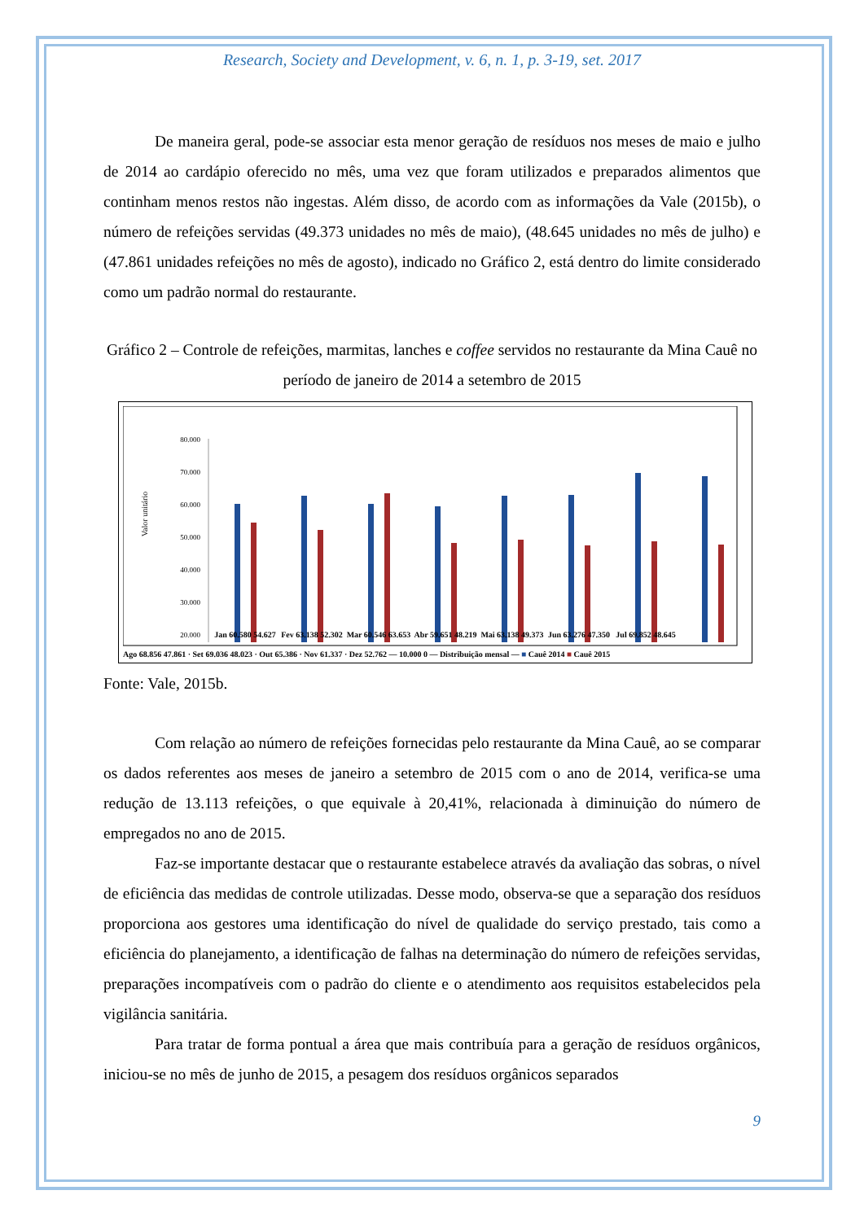Research, Society and Development, v. 6, n. 1, p. 3-19, set. 2017
De maneira geral, pode-se associar esta menor geração de resíduos nos meses de maio e julho de 2014 ao cardápio oferecido no mês, uma vez que foram utilizados e preparados alimentos que continham menos restos não ingestas. Além disso, de acordo com as informações da Vale (2015b), o número de refeições servidas (49.373 unidades no mês de maio), (48.645 unidades no mês de julho) e (47.861 unidades refeições no mês de agosto), indicado no Gráfico 2, está dentro do limite considerado como um padrão normal do restaurante.
Gráfico 2 – Controle de refeições, marmitas, lanches e coffee servidos no restaurante da Mina Cauê no período de janeiro de 2014 a setembro de 2015
Valor unitário
80.000
70.000
60.000
50.000
40.000
30.000
20.000
Jan 60.580 54.627
Fev 63.138 52.302
Mar 60.546 63.653
Abr 59.651 48.219
Mai 63.138 49.373
Jun 63.276 47.350
Jul 69.852 48.645
Ago 68.856 47.861 · Set 69.036 48.023 · Out 65.386 · Nov 61.337 · Dez 52.762 — 10.000 0 — Distribuição mensal — ■ Cauê 2014 ■ Cauê 2015
Fonte: Vale, 2015b.
Com relação ao número de refeições fornecidas pelo restaurante da Mina Cauê, ao se comparar os dados referentes aos meses de janeiro a setembro de 2015 com o ano de 2014, verifica-se uma redução de 13.113 refeições, o que equivale à 20,41%, relacionada à diminuição do número de empregados no ano de 2015.
Faz-se importante destacar que o restaurante estabelece através da avaliação das sobras, o nível de eficiência das medidas de controle utilizadas. Desse modo, observa-se que a separação dos resíduos proporciona aos gestores uma identificação do nível de qualidade do serviço prestado, tais como a eficiência do planejamento, a identificação de falhas na determinação do número de refeições servidas, preparações incompatíveis com o padrão do cliente e o atendimento aos requisitos estabelecidos pela vigilância sanitária.
Para tratar de forma pontual a área que mais contribuía para a geração de resíduos orgânicos, iniciou-se no mês de junho de 2015, a pesagem dos resíduos orgânicos separados
9